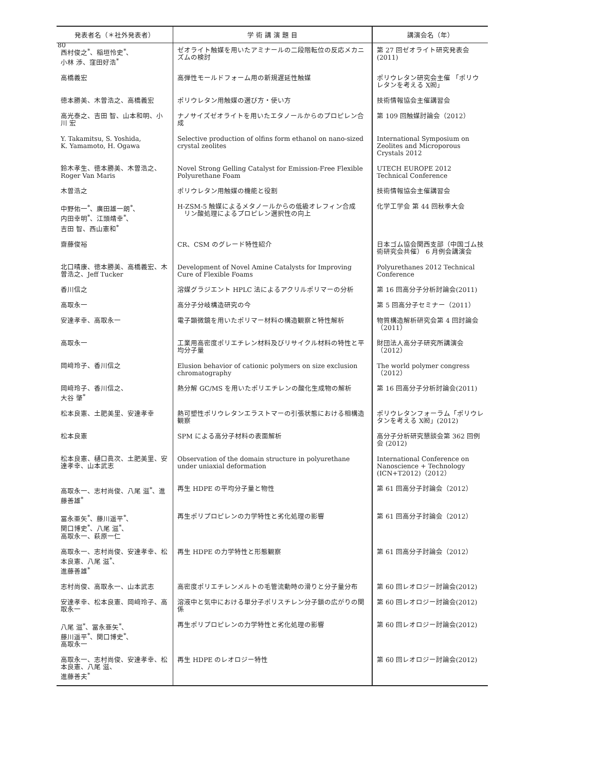80
| 発表者名（＊社外発表者） | 学 術 講 演 題 目 | 講演会名（年） |
| --- | --- | --- |
| 西村俊之<sup>*</sup>、稲垣怜史<sup>*</sup>、 小林 渉、窪田好浩<sup>*</sup> | ゼオライト触媒を用いたアミナールの二段階転位の反応メカニズムの検討 | 第 27 回ゼオライト研究発表会 (2011) |
| 高橋義宏 | 高弾性モールドフォーム用の新規遅延性触媒 | ポリウレタン研究会主催 「ポリウレタンを考える X㈷」 |
| 徳本勝美、木曽浩之、高橋義宏 | ポリウレタン用触媒の選び方・使い方 | 技術情報協会主催講習会 |
| 高光泰之、吉田 智、山本和明、小川 宏 | ナノサイズゼオライトを用いたエタノールからのプロピレン合成 | 第 109 回触媒討論会（2012） |
| Y. Takamitsu, S. Yoshida, K. Yamamoto, H. Ogawa | Selective production of olfins form ethanol on nano-sized crystal zeolites | International Symposium on Zeolites and Microporous Crystals 2012 |
| 鈴木孝生、徳本勝美、木曽浩之、Roger Van Maris | Novel Strong Gelling Catalyst for Emission-Free Flexible Polyurethane Foam | UTECH EUROPE 2012 Technical Conference |
| 木曽浩之 | ポリウレタン用触媒の機能と役割 | 技術情報協会主催講習会 |
| 中野佑一<sup>*</sup>、廣田雄一朗<sup>*</sup>、 内田幸明<sup>*</sup>、江頭靖幸<sup>*</sup>、 吉田 智、西山憲和<sup>*</sup> | H-ZSM-5 触媒によるメタノールからの低級オレフィン合成 リン酸処理によるプロピレン選択性の向上 | 化学工学会 第 44 回秋季大会 |
| 齋藤俊裕 | CR、CSM のグレード特性紹介 | 日本ゴム協会関西支部（中国ゴム技術研究会共催） 6 月例会講演会 |
| 北口晴康、徳本勝美、高橋義宏、木曽浩之、Jeff Tucker | Development of Novel Amine Catalysts for Improving Cure of Flexible Foams | Polyurethanes 2012 Technical Conference |
| 香川信之 | 溶媒グラジエント HPLC 法によるアクリルポリマーの分析 | 第 16 回高分子分析討論会(2011) |
| 高取永一 | 高分子分岐構造研究の今 | 第 5 回高分子セミナー（2011） |
| 安達孝幸、高取永一 | 電子顕微鏡を用いたポリマー材料の構造観察と特性解析 | 物質構造解析研究会第 4 回討論会（2011） |
| 高取永一 | 工業用高密度ポリエチレン材料及びリサイクル材料の特性と平均分子量 | 財団法人高分子研究所講演会（2012） |
| 岡﨑玲子、香川信之 | Elusion behavior of cationic polymers on size exclusion chromatography | The world polymer congress（2012） |
| 岡﨑玲子、香川信之、 大谷 肇<sup>*</sup> | 熱分解 GC/MS を用いたポリエチレンの酸化生成物の解析 | 第 16 回高分子分析討論会(2011) |
| 松本良憲、土肥美里、安達孝幸 | 熱可塑性ポリウレタンエラストマーの引張状態における相構造観察 | ポリウレタンフォーラム「ポリウレタンを考える X㈷」(2012) |
| 松本良憲 | SPM による高分子材料の表面解析 | 高分子分析研究懇談会第 362 回例会 (2012) |
| 松本良憲、樋口眞次、土肥美里、安達孝幸、山本武志 | Observation of the domain structure in polyurethane under uniaxial deformation | International Conference on Nanoscience + Technology (ICN+T2012)（2012） |
| 高取永一、志村尚俊、八尾 滋<sup>*</sup>、進藤善雄<sup>*</sup> | 再生 HDPE の平均分子量と物性 | 第 61 回高分子討論会（2012） |
| 冨永亜矢<sup>*</sup>、藤川遥平<sup>*</sup>、 関口博史<sup>*</sup>、八尾 滋<sup>*</sup>、 高取永一、萩原一仁 | 再生ポリプロピレンの力学特性と劣化処理の影響 | 第 61 回高分子討論会（2012） |
| 高取永一、志村尚俊、安達孝幸、松本良憲、八尾 滋<sup>*</sup>、 進藤善雄<sup>*</sup> | 再生 HDPE の力学特性と形態観察 | 第 61 回高分子討論会（2012） |
| 志村尚俊、高取永一、山本武志 | 高密度ポリエチレンメルトの毛管流動時の滑りと分子量分布 | 第 60 回レオロジー討論会(2012) |
| 安達孝幸、松本良憲、岡﨑玲子、高取永一 | 溶液中と気中における単分子ポリスチレン分子鎖の広がりの関係 | 第 60 回レオロジー討論会(2012) |
| 八尾 滋<sup>*</sup>、冨永亜矢<sup>*</sup>、 藤川遥平<sup>*</sup>、関口博史<sup>*</sup>、 高取永一 | 再生ポリプロピレンの力学特性と劣化処理の影響 | 第 60 回レオロジー討論会(2012) |
| 高取永一、志村尚俊、安達孝幸、松本良憲、八尾 滋、 進藤善夫<sup>*</sup> | 再生 HDPE のレオロジー特性 | 第 60 回レオロジー討論会(2012) |